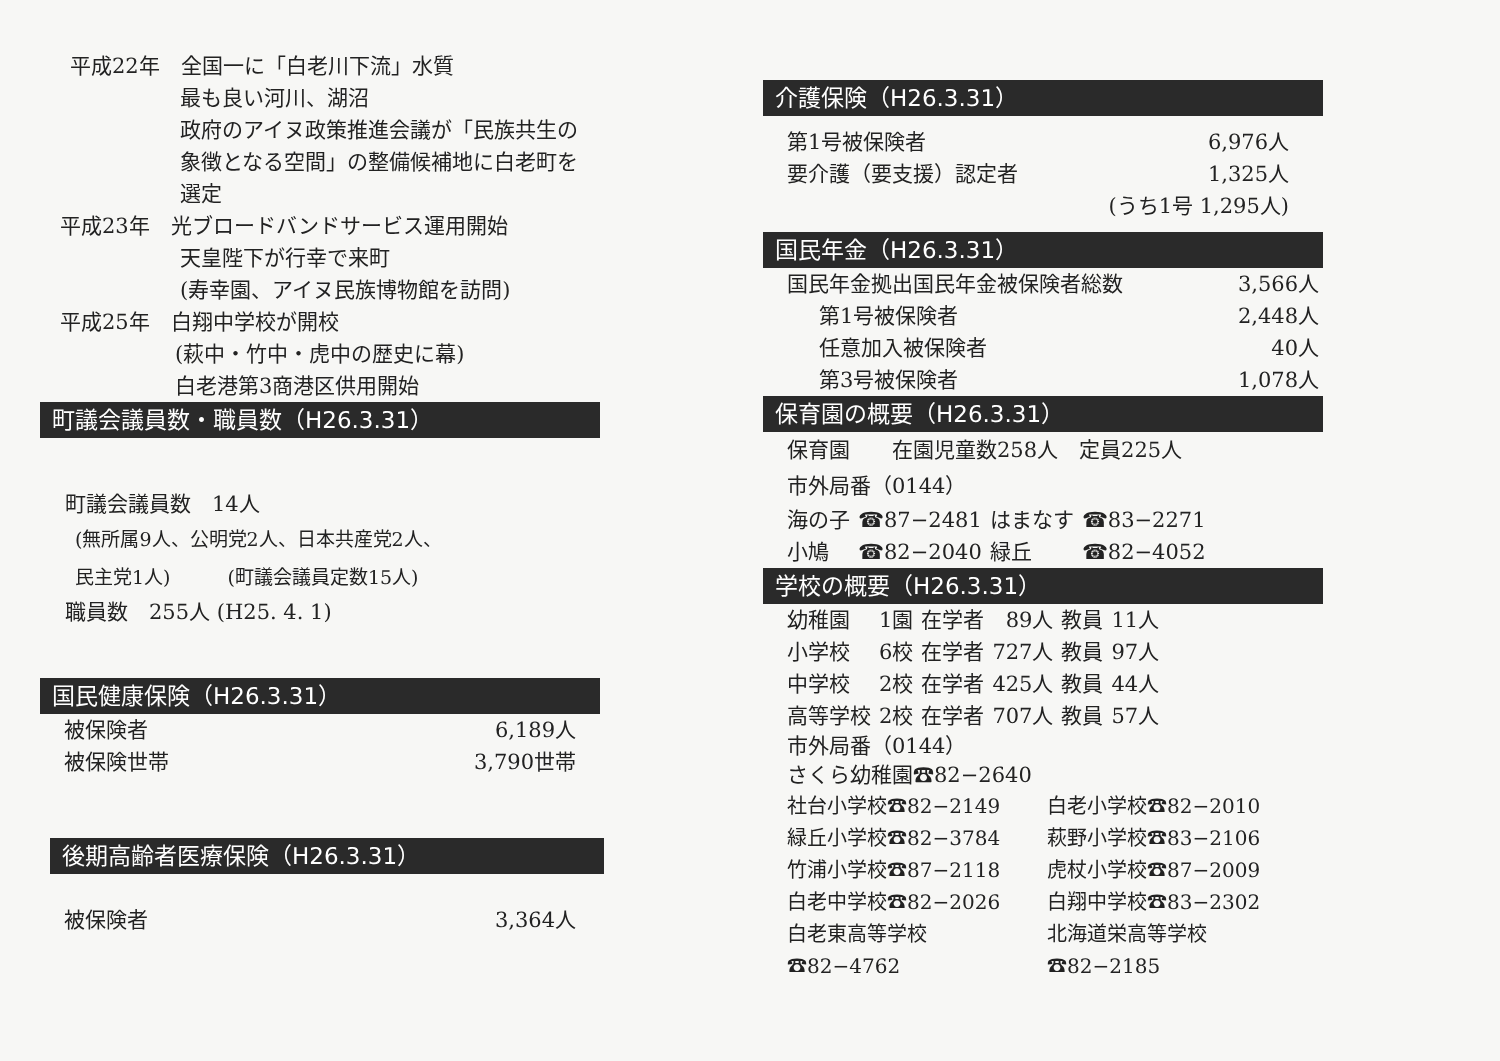平成22年　全国一に「白老川下流」水質
最も良い河川、湖沼
政府のアイヌ政策推進会議が「民族共生の
象徴となる空間」の整備候補地に白老町を
選定
平成23年　光ブロードバンドサービス運用開始
天皇陛下が行幸で来町
(寿幸園、アイヌ民族博物館を訪問)
平成25年　白翔中学校が開校
(萩中・竹中・虎中の歴史に幕)
白老港第3商港区供用開始
町議会議員数・職員数（H26.3.31）
町議会議員数　14人
(無所属9人、公明党2人、日本共産党2人、
民主党1人)　　　(町議会議員定数15人)
職員数　255人 (H25. 4. 1)
国民健康保険（H26.3.31）
| 被保険者 | 6,189人 |
| 被保険世帯 | 3,790世帯 |
後期高齢者医療保険（H26.3.31）
| 被保険者 | 3,364人 |
介護保険（H26.3.31）
| 第1号被保険者 | 6,976人 |
| 要介護（要支援）認定者 | 1,325人 |
| | (うち1号 1,295人) |
国民年金（H26.3.31）
| 国民年金拠出国民年金被保険者総数 | 3,566人 |
| 第1号被保険者 | 2,448人 |
| 任意加入被保険者 | 40人 |
| 第3号被保険者 | 1,078人 |
保育園の概要（H26.3.31）
保育園　　在園児童数258人　定員225人
市外局番（0144）
| 海の子 | ☎87−2481 | はまなす | ☎83−2271 |
| 小鳩 | ☎82−2040 | 緑丘 | ☎82−4052 |
学校の概要（H26.3.31）
| 幼稚園 | 1園 | 在学者 | 89人 | 教員 | 11人 |
| 小学校 | 6校 | 在学者 | 727人 | 教員 | 97人 |
| 中学校 | 2校 | 在学者 | 425人 | 教員 | 44人 |
| 高等学校 | 2校 | 在学者 | 707人 | 教員 | 57人 |
市外局番（0144）
さくら幼稚園☎82−2640
| 社台小学校☎82−2149 | 白老小学校☎82−2010 |
| 緑丘小学校☎82−3784 | 萩野小学校☎83−2106 |
| 竹浦小学校☎87−2118 | 虎杖小学校☎87−2009 |
| 白老中学校☎82−2026 | 白翔中学校☎83−2302 |
| 白老東高等学校☎82−4762 | 北海道栄高等学校☎82−2185 |